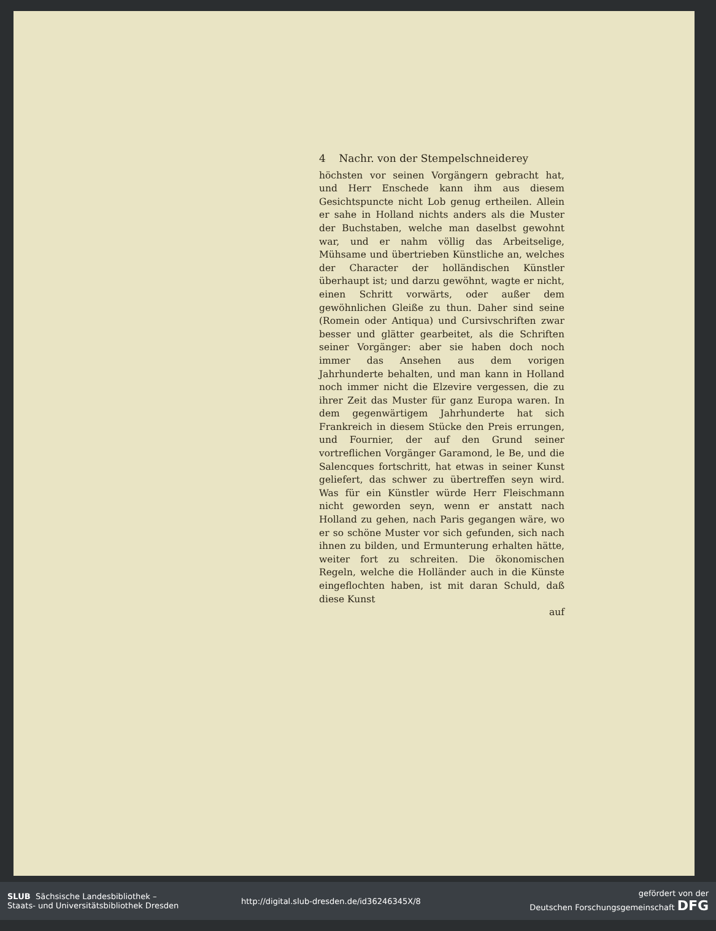4 Nachr. von der Stempelschneiderey
höchsten vor seinen Vorgängern gebracht hat, und Herr Enschede kann ihm aus diesem Gesichtspuncte nicht Lob genug ertheilen. Allein er sahe in Holland nichts anders als die Muster der Buchstaben, welche man daselbst gewohnt war, und er nahm völlig das Arbeitselige, Mühsame und übertrieben Künstliche an, welches der Character der holländischen Künstler überhaupt ist; und darzu gewöhnt, wagte er nicht, einen Schritt vorwärts, oder außer dem gewöhnlichen Gleiße zu thun. Daher sind seine (Romein oder Antiqua) und Cursivschriften zwar besser und glätter gearbeitet, als die Schriften seiner Vorgänger: aber sie haben doch noch immer das Ansehen aus dem vorigen Jahrhunderte behalten, und man kann in Holland noch immer nicht die Elzevire vergessen, die zu ihrer Zeit das Muster für ganz Europa waren. In dem gegenwärtigem Jahrhunderte hat sich Frankreich in diesem Stücke den Preis errungen, und Fournier, der auf den Grund seiner vortreflichen Vorgänger Garamond, le Be, und die Salencques fortschritt, hat etwas in seiner Kunst geliefert, das schwer zu übertreffen seyn wird. Was für ein Künstler würde Herr Fleischmann nicht geworden seyn, wenn er anstatt nach Holland zu gehen, nach Paris gegangen wäre, wo er so schöne Muster vor sich gefunden, sich nach ihnen zu bilden, und Ermunterung erhalten hätte, weiter fort zu schreiten. Die ökonomischen Regeln, welche die Holländer auch in die Künste eingeflochten haben, ist mit daran Schuld, daß diese Kunst
auf
SLUB Sächsische Landesbibliothek –
Staats- und Universitätsbibliothek Dresden
http://digital.slub-dresden.de/id36246345X/8
gefördert von der
Deutschen Forschungsgemeinschaft DFG